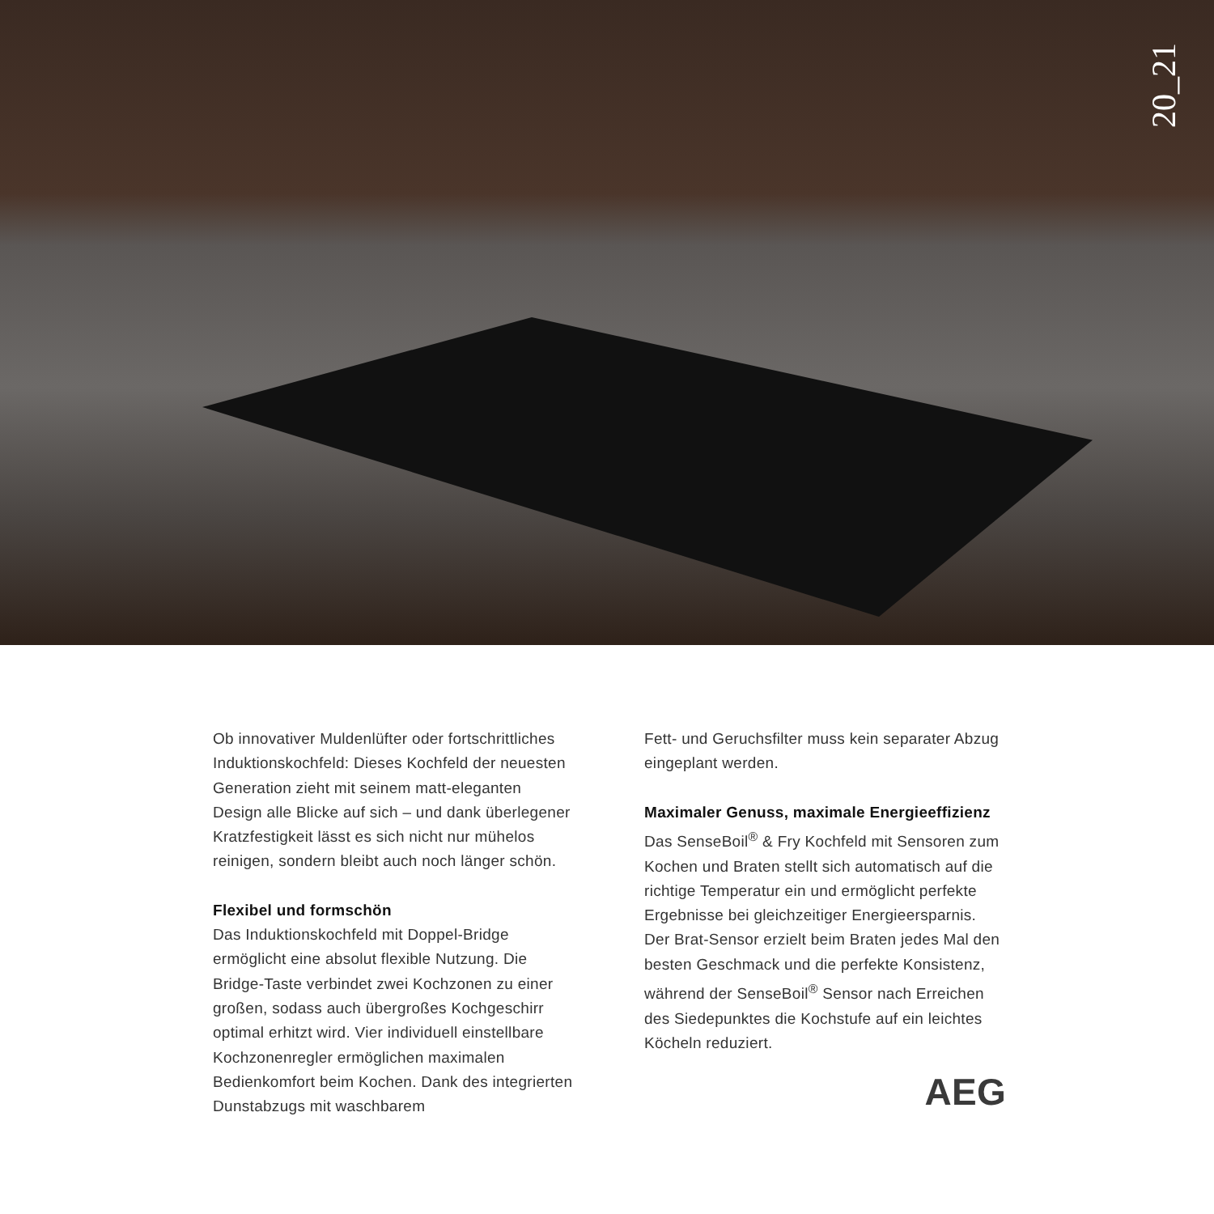20_21
Ob innovativer Muldenlüfter oder fortschritt­liches Induktionskochfeld: Dieses Kochfeld der neuesten Generation zieht mit seinem matt-eleganten Design alle Blicke auf sich – und dank überlegener Kratzfestigkeit lässt es sich nicht nur mühelos reinigen, sondern bleibt auch noch länger schön.
Flexibel und formschön
Das Induktionskochfeld mit Doppel-Bridge ermöglicht eine absolut flexible Nutzung. Die Bridge-Taste verbindet zwei Kochzonen zu einer großen, sodass auch übergroßes Koch­geschirr optimal erhitzt wird. Vier individuell einstellbare Kochzonenregler ermöglichen maximalen Bedienkomfort beim Kochen. Dank des integrierten Dunstabzugs mit waschbarem
Fett- und Geruchsfilter muss kein separater Abzug eingeplant werden.
Maximaler Genuss, maximale Energieeffizienz
Das SenseBoil<sup>®</sup> & Fry Kochfeld mit Sensoren zum Kochen und Braten stellt sich automatisch auf die richtige Temperatur ein und ermöglicht perfekte Ergebnisse bei gleichzeitiger Energie­ersparnis.
Der Brat-Sensor erzielt beim Braten jedes Mal den besten Geschmack und die perfekte Kon­sistenz, während der SenseBoil<sup>®</sup> Sensor nach Erreichen des Siedepunktes die Kochstufe auf ein leichtes Köcheln reduziert.
AEG